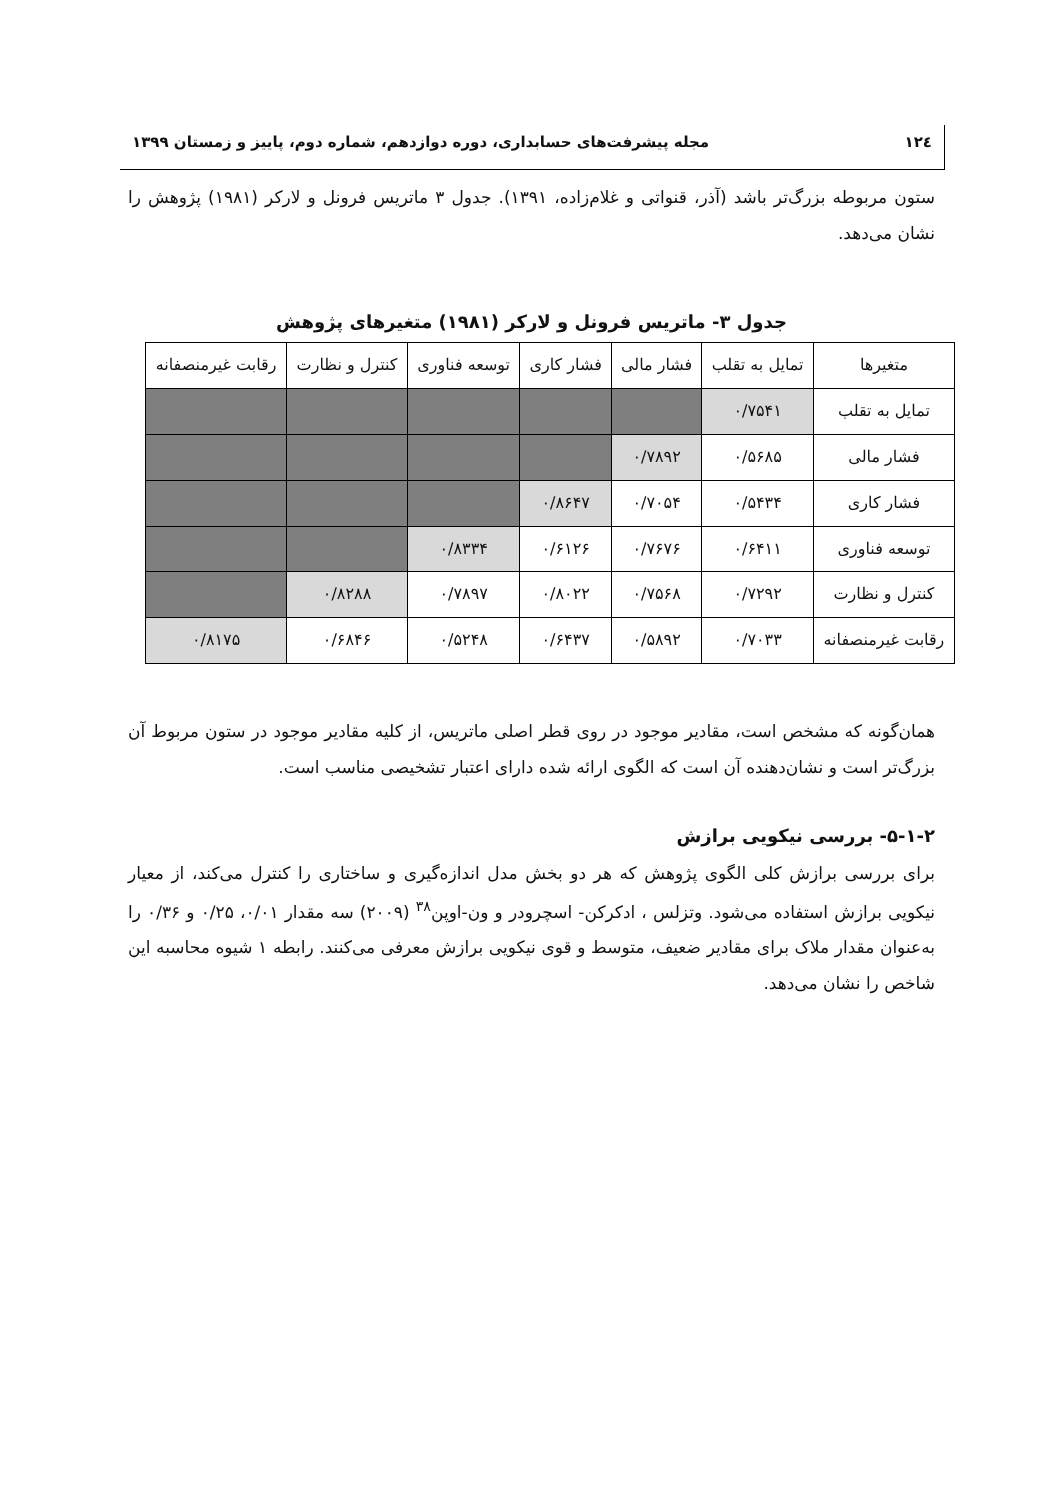۱۲٤ مجله پیشرفت‌های حسابداری، دوره دوازدهم، شماره دوم، پاییز و زمستان ۱۳۹۹
ستون مربوطه بزرگ‌تر باشد (آذر، قنواتی و غلام‌زاده، ۱۳۹۱). جدول ۳ ماتریس فرونل و لارکر (۱۹۸۱) پژوهش را نشان می‌دهد.
جدول ۳- ماتریس فرونل و لارکر (۱۹۸۱) متغیرهای پژوهش
| متغیرها | تمایل به تقلب | فشار مالی | فشار کاری | توسعه فناوری | کنترل و نظارت | رقابت غیرمنصفانه |
| --- | --- | --- | --- | --- | --- | --- |
| تمایل به تقلب | ۰/۷۵۴۱ | | | | | |
| فشار مالی | ۰/۵۶۸۵ | ۰/۷۸۹۲ | | | | |
| فشار کاری | ۰/۵۴۳۴ | ۰/۷۰۵۴ | ۰/۸۶۴۷ | | | |
| توسعه فناوری | ۰/۶۴۱۱ | ۰/۷۶۷۶ | ۰/۶۱۲۶ | ۰/۸۳۳۴ | | |
| کنترل و نظارت | ۰/۷۲۹۲ | ۰/۷۵۶۸ | ۰/۸۰۲۲ | ۰/۷۸۹۷ | ۰/۸۲۸۸ | |
| رقابت غیرمنصفانه | ۰/۷۰۳۳ | ۰/۵۸۹۲ | ۰/۶۴۳۷ | ۰/۵۲۴۸ | ۰/۶۸۴۶ | ۰/۸۱۷۵ |
همان‌گونه که مشخص است، مقادیر موجود در روی قطر اصلی ماتریس، از کلیه مقادیر موجود در ستون مربوط آن بزرگ‌تر است و نشان‌دهنده آن است که الگوی ارائه شده دارای اعتبار تشخیصی مناسب است.
۵-۱-۲- بررسی نیکویی برازش
برای بررسی برازش کلی الگوی پژوهش که هر دو بخش مدل اندازه‌گیری و ساختاری را کنترل می‌کند، از معیار نیکویی برازش استفاده می‌شود. وتزلس ، ادکرکن- اسچرودر و ون-اوپن<sup>۳۸</sup> (۲۰۰۹) سه مقدار ۰/۰۱، ۰/۲۵ و ۰/۳۶ را به‌عنوان مقدار ملاک برای مقادیر ضعیف، متوسط و قوی نیکویی برازش معرفی می‌کنند. رابطه ۱ شیوه محاسبه این شاخص را نشان می‌دهد.